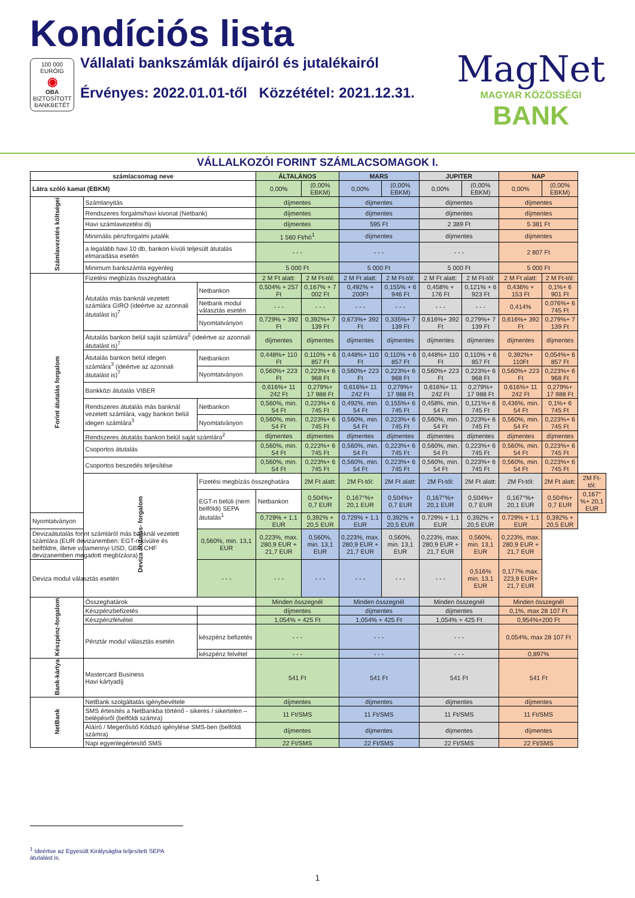Kondíciós lista
100 000 EURÓIG
◉
OBA
BIZTOSÍTOTT BANKBETÉT
Vállalati bankszámlák díjairól és jutalékairól
Érvényes: 2022.01.01-től Közzététel: 2021.12.31.
MagNet
MAGYAR KÖZÖSSÉGI
BANK
VÁLLALKOZÓI FORINT SZÁMLACSOMAGOK I.
| számlacsomag neve | | | ÁLTALÁNOS | | MARS | | JUPITER | | NAP | | |
| --- | --- | --- | --- | --- | --- | --- | --- | --- | --- | --- | --- |
| Látra szóló kamat (EBKM) | | | 0,00% | (0,00% EBKM) | 0,00% | (0,00% EBKM) | 0,00% | (0,00% EBKM) | 0,00% | (0,00% EBKM) | |
| Számlavezetés költségei | Számlanyitás | | díjmentes | | díjmentes | | díjmentes | | díjmentes | | |
| | Rendszeres forgalmi/havi kivonat (Netbank) | | díjmentes | | díjmentes | | díjmentes | | díjmentes | | |
| | Havi számlavezetési díj | | díjmentes | | 595 Ft | | 2 389 Ft | | 5 381 Ft | | |
| | Minimális pénzforgalmi jutalék | | 1 560 Ft/hó<sup>1</sup> | | díjmentes | | díjmentes | | díjmentes | | |
| | a legalább havi 10 db, bankon kívüli teljesült átutalás elmaradása esetén | | - - - | | - - - | | - - - | | 2 807 Ft | | |
| | Minimum bankszámla egyenleg | | 5 000 Ft | | 5 000 Ft | | 5 000 Ft | | 5 000 Ft | | |
| Forint átutalás forgalom | Fizetési megbízás összeghatára | | 2 M Ft alatt: | 2 M Ft-tól: | 2 M Ft alatt: | 2 M Ft-tól: | 2 M Ft alatt: | 2 M Ft-tól: | 2 M Ft alatt: | 2 M Ft-tól: | |
| | Átutalás más banknál vezetett számlára GIRO (ideértve az azonnali átutalást is)<sup>7</sup> | Netbankon | 0,504% + 257 Ft | 0,167% + 7 002 Ft | 0,492% + 200Ft | 0,155% + 6 946 Ft | 0,458% + 176 Ft | 0,121% + 6 923 Ft | 0,436% + 153 Ft | 0,1%+ 6 901 Ft | |
| | | Netbank modul választás esetén | - - - | - - - | - - - | - - - | - - - | - - - | 0,414% | 0,076%+ 6 745 Ft | |
| | | Nyomtatványon | 0,729% + 392 Ft | 0,392%+ 7 139 Ft | 0,673%+ 392 Ft | 0,335%+ 7 139 Ft | 0,616%+ 392 Ft | 0,279%+ 7 139 Ft | 0,616%+ 392 Ft | 0,279%+ 7 139 Ft | |
| | Átutalás bankon belül saját számlára<sup>2</sup> (ideértve az azonnali átutalást is)<sup>7</sup> | | díjmentes | díjmentes | díjmentes | díjmentes | díjmentes | díjmentes | díjmentes | díjmentes | |
| | Átutalás bankon belül idegen számlára<sup>3</sup> (ideértve az azonnali átutalást is)<sup>7</sup> | Netbankon | 0,448%+ 110 Ft | 0,110% + 6 857 Ft | 0,448%+ 110 Ft | 0,110% + 6 857 Ft | 0,448%+ 110 Ft | 0,110% + 6 857 Ft | 0,392%+ 110Ft | 0,054%+ 6 857 Ft | |
| | | Nyomtatványon | 0,560%+ 223 Ft | 0,223%+ 6 968 Ft | 0,560%+ 223 Ft | 0,223%+ 6 968 Ft | 0,560%+ 223 Ft | 0,223%+ 6 968 Ft | 0,560%+ 223 Ft | 0,223%+ 6 968 Ft | |
| | Bankközi átutalás VIBER | | 0,616%+ 11 242 Ft | 0,279%+ 17 988 Ft | 0,616%+ 11 242 Ft | 0,279%+ 17 988 Ft | 0,616%+ 11 242 Ft | 0,279%+ 17 988 Ft | 0,616%+ 11 242 Ft | 0,279%+ 17 988 Ft | |
| | Rendszeres átutalás más banknál vezetett számlára, vagy bankon belül idegen számlára<sup>3</sup> | Netbankon | 0,560%, min. 54 Ft | 0,223%+ 6 745 Ft | 0,492%, min. 54 Ft | 0,155%+ 6 745 Ft | 0,458%, min. 54 Ft | 0,121%+ 6 745 Ft | 0,436%, min. 54 Ft | 0,1%+ 6 745 Ft | |
| | | Nyomtatványon | 0,560%, min. 54 Ft | 0,223%+ 6 745 Ft | 0,560%, min. 54 Ft | 0,223%+ 6 745 Ft | 0,560%, min. 54 Ft | 0,223%+ 6 745 Ft | 0,560%, min. 54 Ft | 0,223%+ 6 745 Ft | |
| | Rendszeres átutalás bankon belül saját számlára<sup>2</sup> | | díjmentes | díjmentes | díjmentes | díjmentes | díjmentes | díjmentes | díjmentes | díjmentes | |
| | Csoportos átutalás | | 0,560%, min. 54 Ft | 0,223%+ 6 745 Ft | 0,560%, min. 54 Ft | 0,223%+ 6 745 Ft | 0,560%, min. 54 Ft | 0,223%+ 6 745 Ft | 0,560%, min. 54 Ft | 0,223%+ 6 745 Ft | |
| | Csoportos beszedés teljesítése | | 0,560%, min. 54 Ft | 0,223%+ 6 745 Ft | 0,560%, min. 54 Ft | 0,223%+ 6 745 Ft | 0,560%, min. 54 Ft | 0,223%+ 6 745 Ft | 0,560%, min. 54 Ft | 0,223%+ 6 745 Ft | |
| | Deviza átutalás- forgalom | Fizetési megbízás összeghatára | | 2M Ft alatt: | 2M Ft-tól: | 2M Ft alatt: | 2M Ft-tól: | 2M Ft alatt: | 2M Ft-tól: | 2M Ft alatt: | 2M Ft-tól: |
| | | EGT-n belüli (nem belföldi) SEPA átutalás<sup>1</sup> | Netbankon | 0,504%+ 0,7 EUR | 0,167°%+ 20,1 EUR | 0,504%+ 0,7 EUR | 0,167°%+ 20,1 EUR | 0,504%+ 0,7 EUR | 0,167°%+ 20,1 EUR | 0,504%+ 0,7 EUR | 0,167°%+ 20,1 EUR |
| Nyomtatványon | | | 0,729% + 1,1 EUR | 0,392% + 20,5 EUR | 0,729% + 1,1 EUR | 0,392% + 20,5 EUR | 0,729% + 1,1 EUR | 0,392% + 20,5 EUR | 0,729% + 1,1 EUR | 0,392% + 20,5 EUR | |
| Devizaátutalás forint számláról más banknál vezetett számlára (EUR devizanemben: EGT-n kívülre és belföldre, illetve valamennyi USD, GBP, CHF devizanemben megadott megbízásra) | | 0,560%, min. 13,1 EUR | 0,223%, max. 280,9 EUR + 21,7 EUR | 0,560%, min. 13,1 EUR | 0,223%, max. 280,9 EUR + 21,7 EUR | 0,560%, min. 13,1 EUR | 0,223%, max. 280,9 EUR + 21,7 EUR | 0,560%, min. 13,1 EUR | 0,223%, max. 280,9 EUR + 21,7 EUR | | |
| Deviza modul választás esetén | | - - - | - - - | - - - | - - - | - - - | - - - | 0,516% min. 13,1 EUR | 0,177% max. 223,9 EUR+ 21,7 EUR | | |
| Készpénz-forgalom | Összeghatárok | | Minden összegnél | | Minden összegnél | | Minden összegnél | | Minden összegnél | | |
| | Készpénzbefizetés | | díjmentes | | díjmentes | | díjmentes | | 0,1%, max 28 107 Ft | | |
| | Készpénzfelvétel | | 1,054% + 425 Ft | | 1,054% + 425 Ft | | 1,054% + 425 Ft | | 0,954%+200 Ft | | |
| | Pénztár modul választás esetén | készpénz befizetés | - - - | | - - - | | - - - | | 0,054%, max 28 107 Ft | | |
| | | készpénz felvétel | - - - | | - - - | | - - - | | 0,897% | | |
| Bank-kártya | Mastercard Business Havi kártyadíj | | 541 Ft | | 541 Ft | | 541 Ft | | 541 Ft | | |
| NetBank | NetBank szolgáltatás igénybevétele | | díjmentes | | díjmentes | | díjmentes | | díjmentes | | |
| | SMS értesítés a NetBankba történő - sikeres / sikertelen – belépésről (belföldi számra) | | 11 Ft/SMS | | 11 Ft/SMS | | 11 Ft/SMS | | 11 Ft/SMS | | |
| | Aláíró / Megerősítő Kódszó igénylése SMS-ben (belföldi számra) | | díjmentes | | díjmentes | | díjmentes | | díjmentes | | |
| | Napi egyenlegértesítő SMS | | 22 Ft/SMS | | 22 Ft/SMS | | 22 Ft/SMS | | 22 Ft/SMS | | |
<sup>1</sup> Ideértve az Egyesült Királyságba teljesített SEPA átutalást is.
1